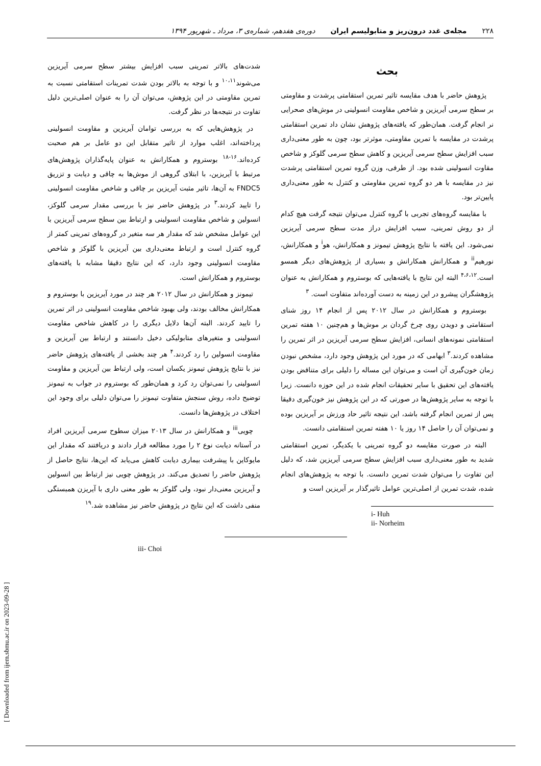۲۲۸ مجله‌ی غدد درون‌ریز و متابولیسم ایران دوره‌ی هفدهم، شماره‌ی ۳، مرداد ـ شهریور ۱۳۹۴
بحث
پژوهش حاضر با هدف مقایسه تاثیر تمرین استقامتی پرشدت و مقاومتی بر سطح سرمی آیریزین و شاخص مقاومت انسولینی در موش‌های صحرایی نر انجام گرفت. همان‌طور که یافته‌های پژوهش نشان داد تمرین استقامتی پرشدت در مقایسه با تمرین مقاومتی، موثرتر بود، چون به طور معنی‌داری سبب افزایش سطح سرمی آیریزین و کاهش سطح سرمی گلوکز و شاخص مقاوت انسولینی شده بود. از طرفی، وزن گروه تمرین استقامتی پرشدت نیز در مقایسه با هر دو گروه تمرین مقاومتی و کنترل به طور معنی‌داری پایین‌تر بود.
با مقایسه گروه‌های تجربی با گروه کنترل می‌توان نتیجه گرفت هیچ کدام از دو روش تمرینی، سبب افزایش دراز مدت سطح سرمی آیریزین نمی‌شود. این یافته با نتایج پژوهش تیمونز و همکارانش، هو<sup>i</sup> و همکارانش، نورهیم<sup>ii</sup> و همکارانش همکارانش و بسیاری از پژوهش‌های دیگر همسو است.<sup>۴،۶،۱۲</sup> البته این نتایج با یافته‌هایی که بوستروم و همکارانش به عنوان پژوهشگران پیشرو در این زمینه به دست آورده‌اند متفاوت است. <sup>۳</sup>
بوستروم و همکارانش در سال ۲۰۱۲ پس از انجام ۱۴ روز شنای استقامتی و دویدن روی چرخ گردان بر موش‌ها و هم‌چنین ۱۰ هفته تمرین استقامتی نمونه‌های انسانی، افزایش سطح سرمی آیریزین در اثر تمرین را مشاهده کردند.<sup>۳</sup> ابهامی که در مورد این پژوهش وجود دارد، مشخص نبودن زمان خون‌گیری آن است و می‌توان این مساله را دلیلی برای متناقض بودن یافته‌های این تحقیق با سایر تحقیقات انجام شده در این حوزه دانست. زیرا با توجه به سایر پژوهش‌ها در صورتی که در این پژوهش نیز خون‌گیری دقیقا پس از تمرین انجام گرفته باشد، این نتیجه تاثیر حاد ورزش بر آیریزین بوده و نمی‌توان آن را حاصل ۱۴ روز یا ۱۰ هفته تمرین استقامتی دانست.
البته در صورت مقایسه دو گروه تمرینی با یکدیگر، تمرین استقامتی شدید به طور معنی‌داری سبب افزایش سطح سرمی آیریزین شد، که دلیل این تفاوت را می‌توان شدت تمرین دانست. با توجه به پژوهش‌های انجام شده، شدت تمرین از اصلی‌ترین عوامل تاثیرگذار بر آیریزین است و
i- Huh
ii- Norheim
شدت‌های بالاتر تمرینی سبب افزایش بیشتر سطح سرمی آیریزین می‌شوند<sup>۱۰،۱۱</sup> و با توجه به بالاتر بودن شدت تمرینات استقامتی نسبت به تمرین مقاومتی در این پژوهش، می‌توان آن را به عنوان اصلی‌ترین دلیل تفاوت در نتیجه‌ها در نظر گرفت.
در پژوهش‌هایی که به بررسی توامان آیریزین و مقاومت انسولینی پرداخته‌اند، اغلب موارد از تاثیر متقابل این دو عامل بر هم صحبت کرده‌اند.<sup>۱۶-۱۸</sup> بوستروم و همکارانش به عنوان پایه‌گذاران پژوهش‌های مرتبط با آیریزین، با ابتلای گروهی از موش‌ها به چاقی و دیابت و تزریق FNDC5 به آن‌ها، تاثیر مثبت آیریزین بر چاقی و شاخص مقاومت انسولینی را تایید کردند.<sup>۳</sup> در پژوهش حاضر نیز با بررسی مقدار سرمی گلوکز، انسولین و شاخص مقاومت انسولینی و ارتباط بین سطح سرمی آیریزین با این عوامل مشخص شد که مقدار هر سه متغیر در گروه‌های تمرینی کمتر از گروه کنترل است و ارتباط معنی‌داری بین آیریزین با گلوکز و شاخص مقاومت انسولینی وجود دارد، که این نتایج دقیقا مشابه با یافته‌های بوستروم و همکارانش است.
تیمونز و همکارانش در سال ۲۰۱۲ هر چند در مورد آیریزین با بوستروم و همکارانش مخالف بودند، ولی بهبود شاخص مقاومت انسولینی در اثر تمرین را تایید کردند. البته آن‌ها دلایل دیگری را در کاهش شاخص مقاومت انسولینی و متغیرهای متابولیکی دخیل دانستند و ارتباط بین آیریزین و مقاومت انسولین را رد کردند.<sup>۴</sup> هر چند بخشی از یافته‌های پژوهش حاضر نیز با نتایج پژوهش تیمونز یکسان است، ولی ارتباط بین آیریزین و مقاومت انسولینی را نمی‌توان رد کرد و همان‌طور که بوستروم در جواب به تیمونز توضیح داده، روش سنجش متفاوت تیمونز را می‌توان دلیلی برای وجود این اختلاف در پژوهش‌ها دانست.
چویی<sup>iii</sup> و همکارانش در سال ۲۰۱۳ میزان سطوح سرمی آیریزین افراد در آستانه دیابت نوع ۲ را مورد مطالعه قرار دادند و دریافتند که مقدار این مایوکاین با پیشرفت بیماری دیابت کاهش می‌یابد که این‌ها، نتایج حاصل از پژوهش حاضر را تصدیق می‌کند. در پژوهش چویی نیز ارتباط بین انسولین و آیریزین معنی‌دار نبود، ولی گلوکز به طور معنی داری با آیریزن همبستگی منفی داشت که این نتایج در پژوهش حاضر نیز مشاهده شد.<sup>۱۹</sup>
iii- Choi
[ Downloaded from ijem.sbmu.ac.ir on 2023-09-28 ]